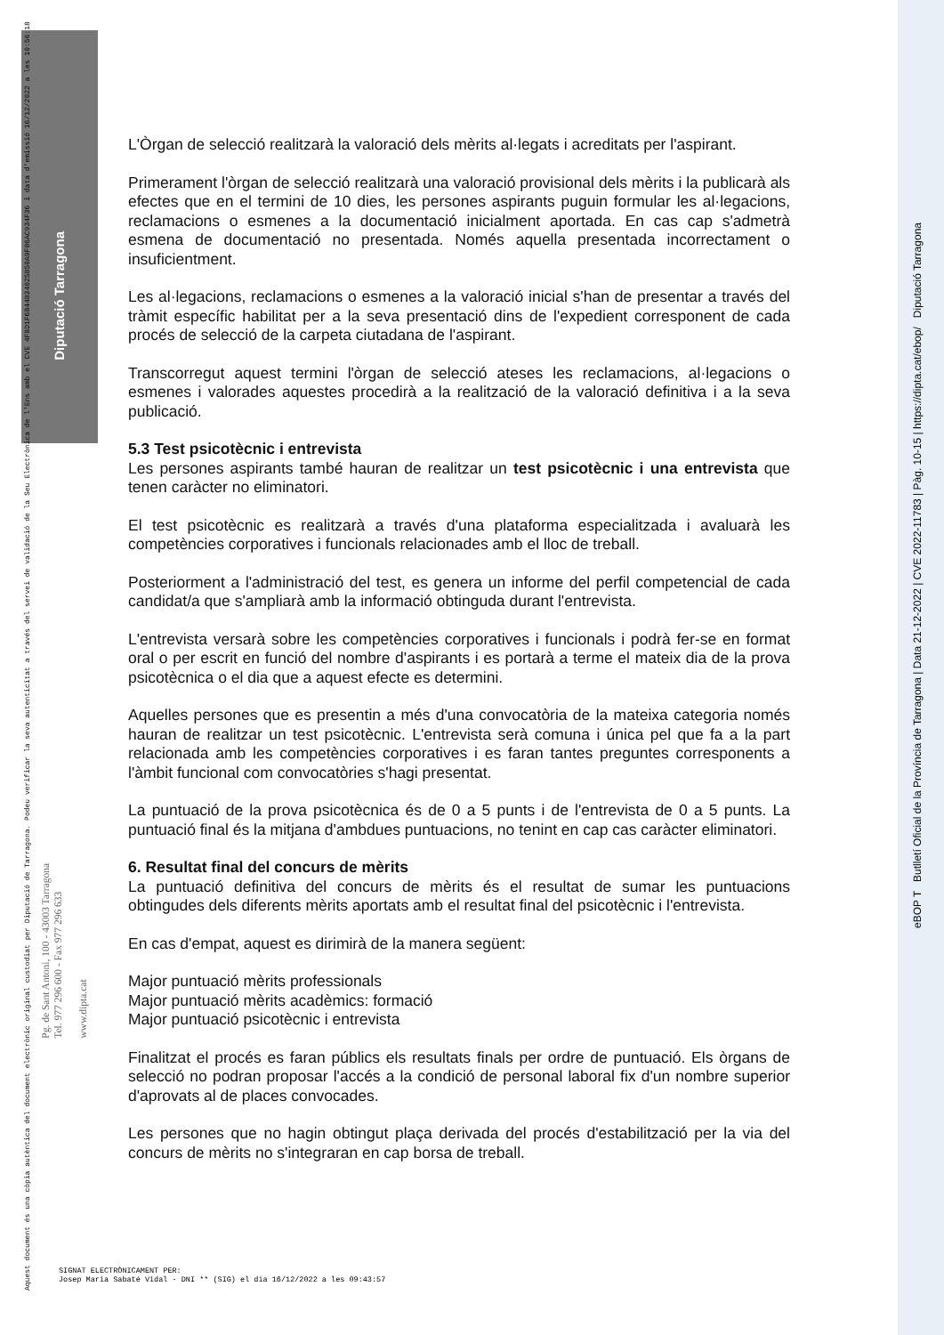Diputació Tarragona
Aquest document és una còpia autèntica del document electrònic original custodiat per Diputació de Tarragona. Podeu verificar la seva autenticitat a través del servei de validació de la Seu Electrònica de l'Ens amb el CVE 4FBD1F6B44B34025B50A9F86AC934F36 i data d'emissió 16/12/2022 a les 10:56:18
Pg. de Sant Antoni, 100 - 43003 Tarragona
Tel. 977 296 600 - Fax 977 296 633
www.dipta.cat
eBOP T Butlletí Oficial de la Província de Tarragona | Data 21-12-2022 | CVE 2022-11783 | Pàg. 10-15 | https://dipta.cat/ebop/ Diputació Tarragona
L'Òrgan de selecció realitzarà la valoració dels mèrits al·legats i acreditats per l'aspirant.
Primerament l'òrgan de selecció realitzarà una valoració provisional dels mèrits i la publicarà als efectes que en el termini de 10 dies, les persones aspirants puguin formular les al·legacions, reclamacions o esmenes a la documentació inicialment aportada. En cas cap s'admetrà esmena de documentació no presentada. Només aquella presentada incorrectament o insuficientment.
Les al·legacions, reclamacions o esmenes a la valoració inicial s'han de presentar a través del tràmit específic habilitat per a la seva presentació dins de l'expedient corresponent de cada procés de selecció de la carpeta ciutadana de l'aspirant.
Transcorregut aquest termini l'òrgan de selecció ateses les reclamacions, al·legacions o esmenes i valorades aquestes procedirà a la realització de la valoració definitiva i a la seva publicació.
5.3 Test psicotècnic i entrevista
Les persones aspirants també hauran de realitzar un test psicotècnic i una entrevista que tenen caràcter no eliminatori.
El test psicotècnic es realitzarà a través d'una plataforma especialitzada i avaluarà les competències corporatives i funcionals relacionades amb el lloc de treball.
Posteriorment a l'administració del test, es genera un informe del perfil competencial de cada candidat/a que s'ampliarà amb la informació obtinguda durant l'entrevista.
L'entrevista versarà sobre les competències corporatives i funcionals i podrà fer-se en format oral o per escrit en funció del nombre d'aspirants i es portarà a terme el mateix dia de la prova psicotècnica o el dia que a aquest efecte es determini.
Aquelles persones que es presentin a més d'una convocatòria de la mateixa categoria només hauran de realitzar un test psicotècnic. L'entrevista serà comuna i única pel que fa a la part relacionada amb les competències corporatives i es faran tantes preguntes corresponents a l'àmbit funcional com convocatòries s'hagi presentat.
La puntuació de la prova psicotècnica és de 0 a 5 punts i de l'entrevista de 0 a 5 punts. La puntuació final és la mitjana d'ambdues puntuacions, no tenint en cap cas caràcter eliminatori.
6. Resultat final del concurs de mèrits
La puntuació definitiva del concurs de mèrits és el resultat de sumar les puntuacions obtingudes dels diferents mèrits aportats amb el resultat final del psicotècnic i l'entrevista.
En cas d'empat, aquest es dirimirà de la manera següent:
Major puntuació mèrits professionals
Major puntuació mèrits acadèmics: formació
Major puntuació psicotècnic i entrevista
Finalitzat el procés es faran públics els resultats finals per ordre de puntuació. Els òrgans de selecció no podran proposar l'accés a la condició de personal laboral fix d'un nombre superior d'aprovats al de places convocades.
Les persones que no hagin obtingut plaça derivada del procés d'estabilització per la via del concurs de mèrits no s'integraran en cap borsa de treball.
SIGNAT ELECTRÒNICAMENT PER:
Josep Maria Sabaté Vidal - DNI ** (SIG) el dia 16/12/2022 a les 09:43:57